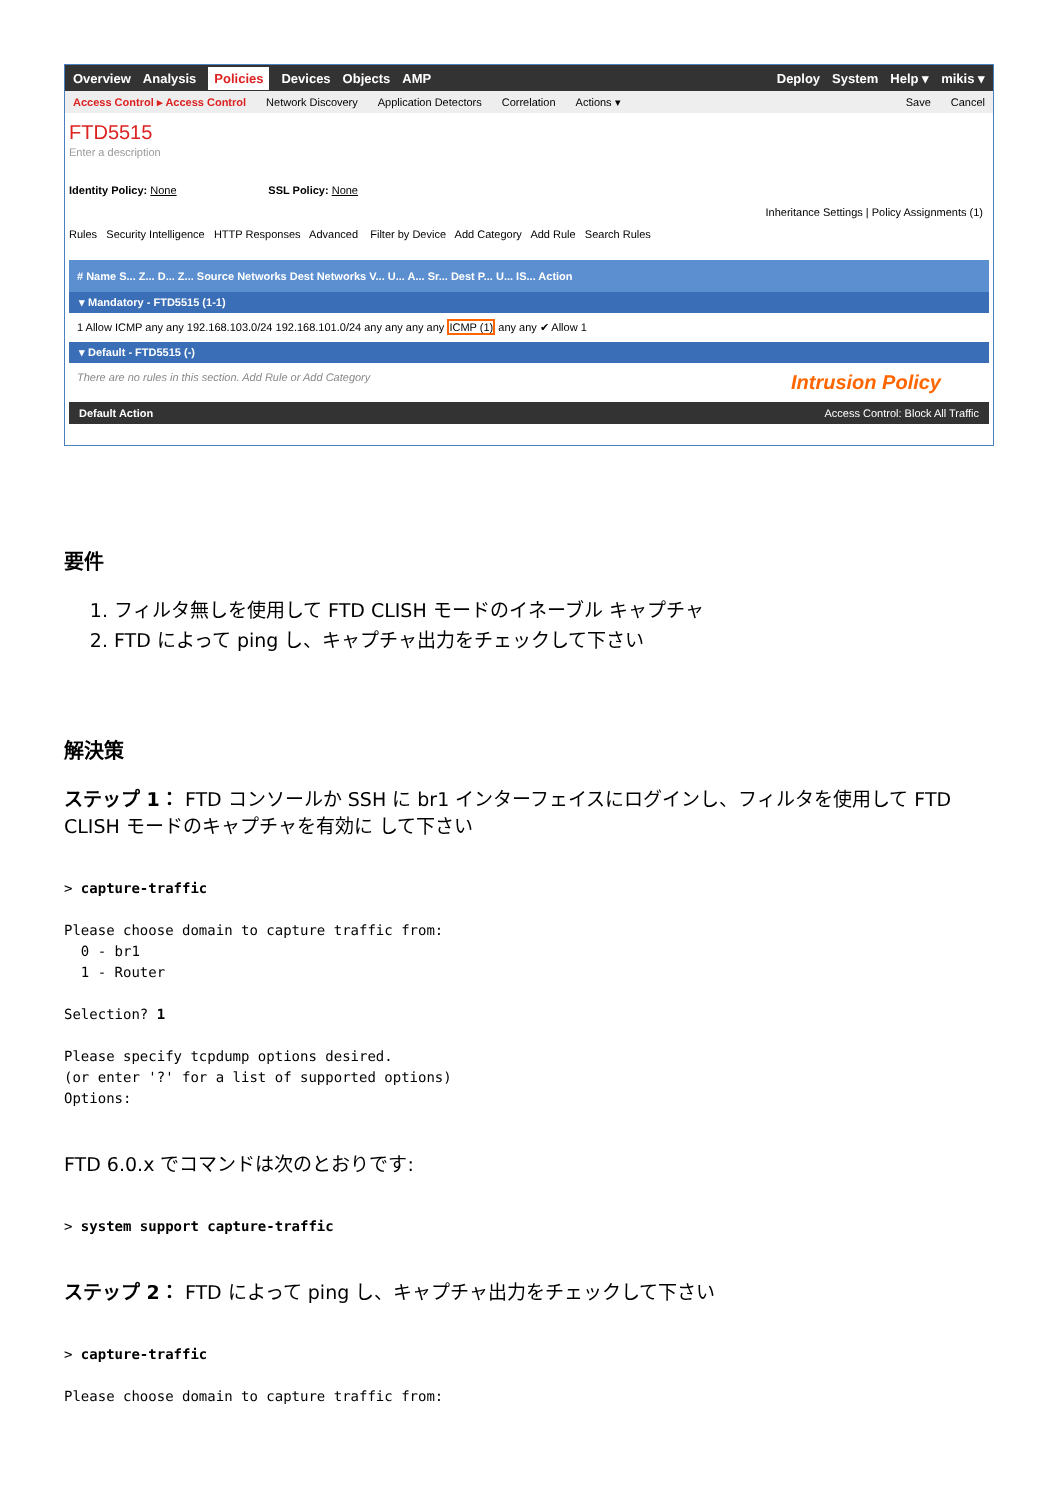Overview Analysis Policies Devices Objects AMP Deploy System Help ▾ mikis ▾
Access Control ▸ Access Control Network Discovery Application Detectors Correlation Actions ▾ Save Cancel
FTD5515
Enter a description
Identity Policy: None SSL Policy: None
Inheritance Settings | Policy Assignments (1)
Rules Security Intelligence HTTP Responses Advanced Filter by Device Add Category Add Rule Search Rules
# Name S... Z... D... Z... Source Networks Dest Networks V... U... A... Sr... Dest P... U... IS... Action
▾ Mandatory - FTD5515 (1-1)
1 Allow ICMP any any 192.168.103.0/24 192.168.101.0/24 any any any any ICMP (1) any any ✔ Allow 1
▾ Default - FTD5515 (-)
There are no rules in this section. Add Rule or Add Category Intrusion Policy
Default Action Access Control: Block All Traffic
要件
1. フィルタ無しを使用して FTD CLISH モードのイネーブル キャプチャ
2. FTD によって ping し、キャプチャ出力をチェックして下さい
解決策
ステップ 1： FTD コンソールか SSH に br1 インターフェイスにログインし、フィルタを使用して FTD CLISH モードのキャプチャを有効に して下さい
> capture-traffic

Please choose domain to capture traffic from:
  0 - br1
  1 - Router

Selection? 1

Please specify tcpdump options desired.
(or enter '?' for a list of supported options)
Options:
FTD 6.0.x でコマンドは次のとおりです:
> system support capture-traffic
ステップ 2： FTD によって ping し、キャプチャ出力をチェックして下さい
> capture-traffic

Please choose domain to capture traffic from: